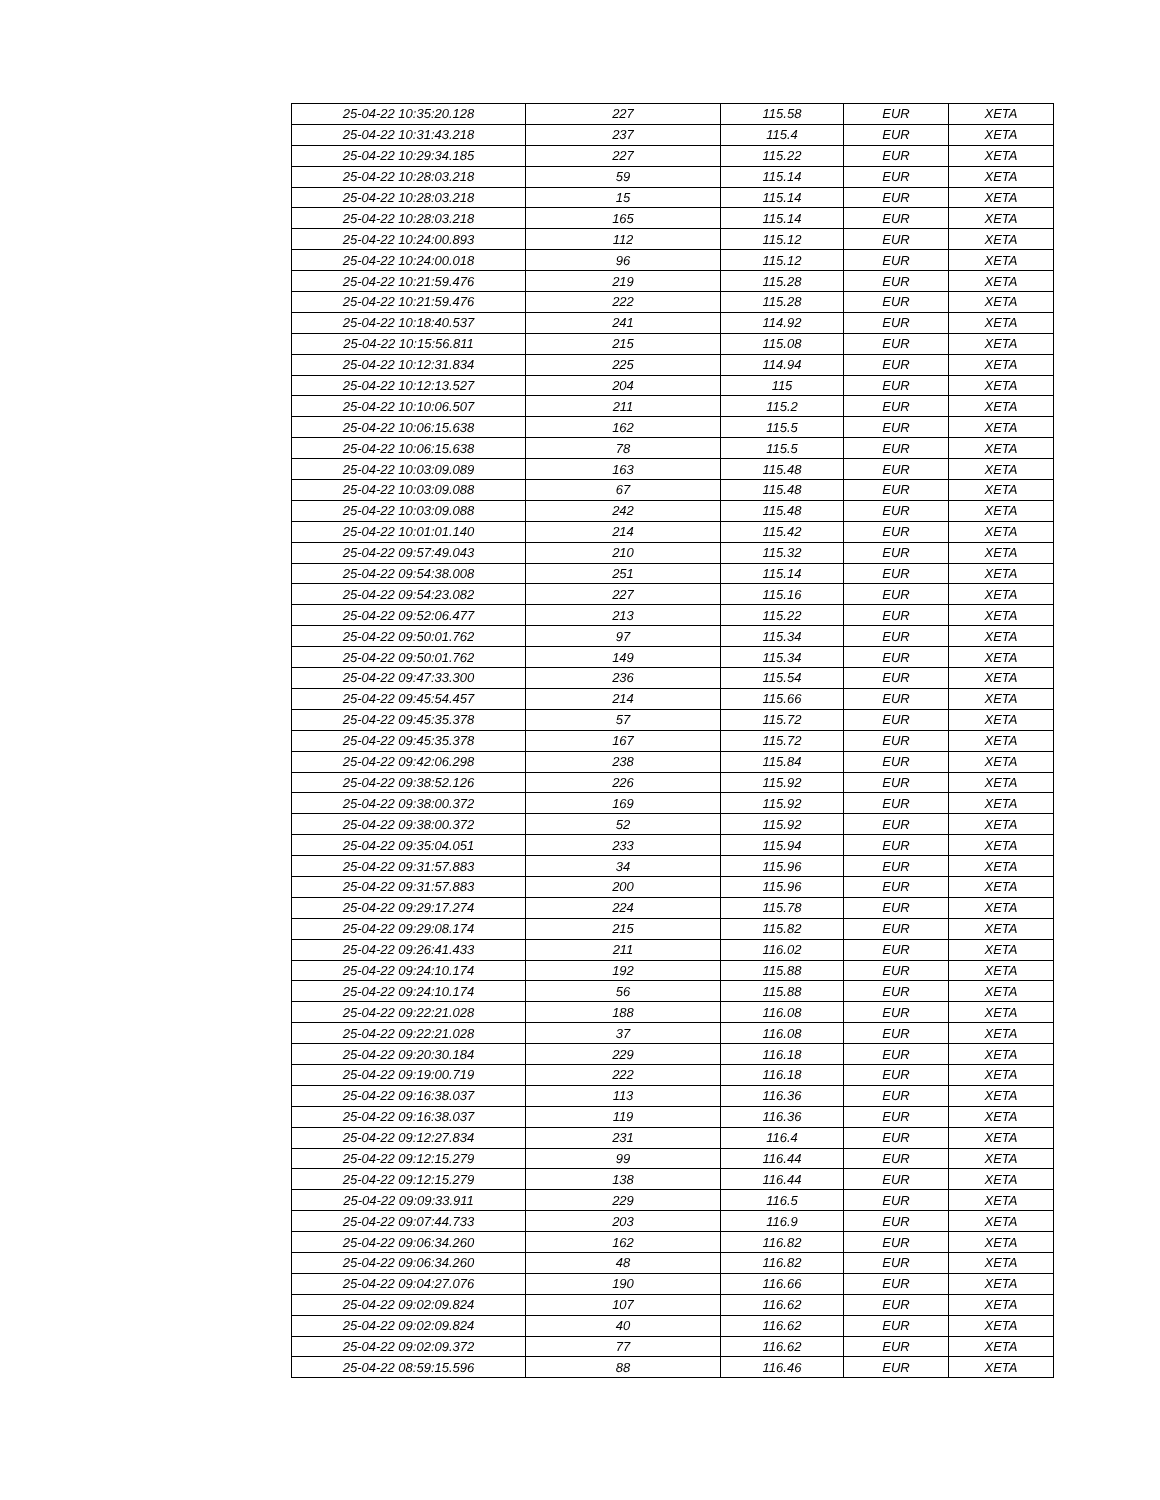| 25-04-22 10:35:20.128 | 227 | 115.58 | EUR | XETA |
| 25-04-22 10:31:43.218 | 237 | 115.4 | EUR | XETA |
| 25-04-22 10:29:34.185 | 227 | 115.22 | EUR | XETA |
| 25-04-22 10:28:03.218 | 59 | 115.14 | EUR | XETA |
| 25-04-22 10:28:03.218 | 15 | 115.14 | EUR | XETA |
| 25-04-22 10:28:03.218 | 165 | 115.14 | EUR | XETA |
| 25-04-22 10:24:00.893 | 112 | 115.12 | EUR | XETA |
| 25-04-22 10:24:00.018 | 96 | 115.12 | EUR | XETA |
| 25-04-22 10:21:59.476 | 219 | 115.28 | EUR | XETA |
| 25-04-22 10:21:59.476 | 222 | 115.28 | EUR | XETA |
| 25-04-22 10:18:40.537 | 241 | 114.92 | EUR | XETA |
| 25-04-22 10:15:56.811 | 215 | 115.08 | EUR | XETA |
| 25-04-22 10:12:31.834 | 225 | 114.94 | EUR | XETA |
| 25-04-22 10:12:13.527 | 204 | 115 | EUR | XETA |
| 25-04-22 10:10:06.507 | 211 | 115.2 | EUR | XETA |
| 25-04-22 10:06:15.638 | 162 | 115.5 | EUR | XETA |
| 25-04-22 10:06:15.638 | 78 | 115.5 | EUR | XETA |
| 25-04-22 10:03:09.089 | 163 | 115.48 | EUR | XETA |
| 25-04-22 10:03:09.088 | 67 | 115.48 | EUR | XETA |
| 25-04-22 10:03:09.088 | 242 | 115.48 | EUR | XETA |
| 25-04-22 10:01:01.140 | 214 | 115.42 | EUR | XETA |
| 25-04-22 09:57:49.043 | 210 | 115.32 | EUR | XETA |
| 25-04-22 09:54:38.008 | 251 | 115.14 | EUR | XETA |
| 25-04-22 09:54:23.082 | 227 | 115.16 | EUR | XETA |
| 25-04-22 09:52:06.477 | 213 | 115.22 | EUR | XETA |
| 25-04-22 09:50:01.762 | 97 | 115.34 | EUR | XETA |
| 25-04-22 09:50:01.762 | 149 | 115.34 | EUR | XETA |
| 25-04-22 09:47:33.300 | 236 | 115.54 | EUR | XETA |
| 25-04-22 09:45:54.457 | 214 | 115.66 | EUR | XETA |
| 25-04-22 09:45:35.378 | 57 | 115.72 | EUR | XETA |
| 25-04-22 09:45:35.378 | 167 | 115.72 | EUR | XETA |
| 25-04-22 09:42:06.298 | 238 | 115.84 | EUR | XETA |
| 25-04-22 09:38:52.126 | 226 | 115.92 | EUR | XETA |
| 25-04-22 09:38:00.372 | 169 | 115.92 | EUR | XETA |
| 25-04-22 09:38:00.372 | 52 | 115.92 | EUR | XETA |
| 25-04-22 09:35:04.051 | 233 | 115.94 | EUR | XETA |
| 25-04-22 09:31:57.883 | 34 | 115.96 | EUR | XETA |
| 25-04-22 09:31:57.883 | 200 | 115.96 | EUR | XETA |
| 25-04-22 09:29:17.274 | 224 | 115.78 | EUR | XETA |
| 25-04-22 09:29:08.174 | 215 | 115.82 | EUR | XETA |
| 25-04-22 09:26:41.433 | 211 | 116.02 | EUR | XETA |
| 25-04-22 09:24:10.174 | 192 | 115.88 | EUR | XETA |
| 25-04-22 09:24:10.174 | 56 | 115.88 | EUR | XETA |
| 25-04-22 09:22:21.028 | 188 | 116.08 | EUR | XETA |
| 25-04-22 09:22:21.028 | 37 | 116.08 | EUR | XETA |
| 25-04-22 09:20:30.184 | 229 | 116.18 | EUR | XETA |
| 25-04-22 09:19:00.719 | 222 | 116.18 | EUR | XETA |
| 25-04-22 09:16:38.037 | 113 | 116.36 | EUR | XETA |
| 25-04-22 09:16:38.037 | 119 | 116.36 | EUR | XETA |
| 25-04-22 09:12:27.834 | 231 | 116.4 | EUR | XETA |
| 25-04-22 09:12:15.279 | 99 | 116.44 | EUR | XETA |
| 25-04-22 09:12:15.279 | 138 | 116.44 | EUR | XETA |
| 25-04-22 09:09:33.911 | 229 | 116.5 | EUR | XETA |
| 25-04-22 09:07:44.733 | 203 | 116.9 | EUR | XETA |
| 25-04-22 09:06:34.260 | 162 | 116.82 | EUR | XETA |
| 25-04-22 09:06:34.260 | 48 | 116.82 | EUR | XETA |
| 25-04-22 09:04:27.076 | 190 | 116.66 | EUR | XETA |
| 25-04-22 09:02:09.824 | 107 | 116.62 | EUR | XETA |
| 25-04-22 09:02:09.824 | 40 | 116.62 | EUR | XETA |
| 25-04-22 09:02:09.372 | 77 | 116.62 | EUR | XETA |
| 25-04-22 08:59:15.596 | 88 | 116.46 | EUR | XETA |